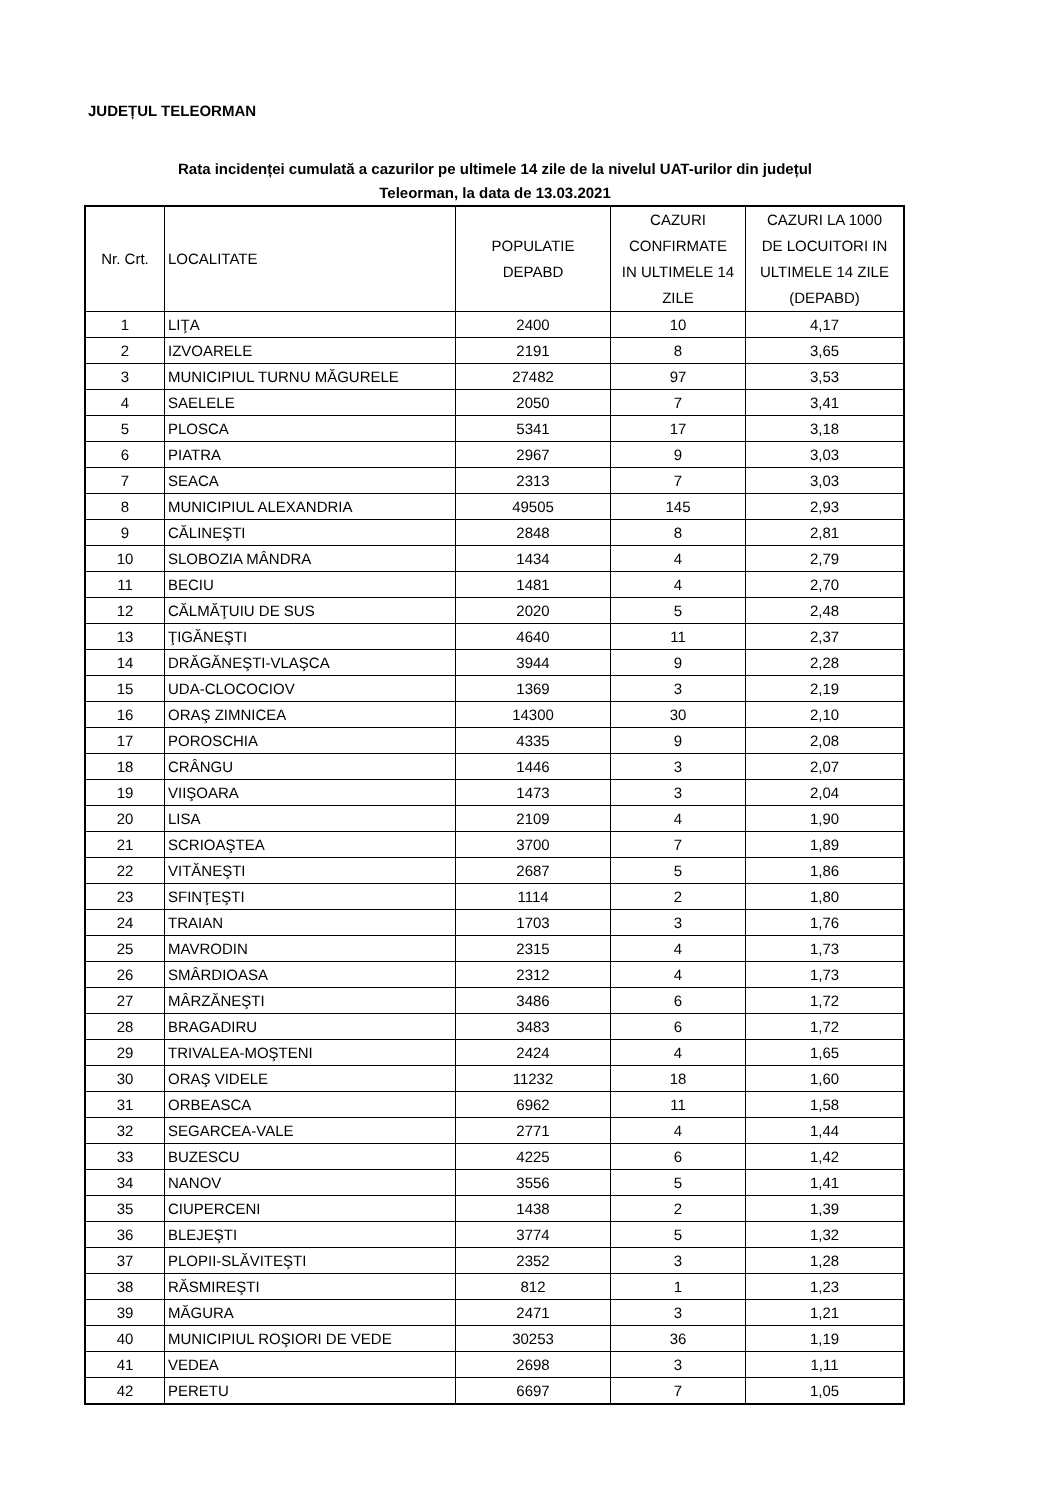JUDEȚUL TELEORMAN
Rata incidenței cumulată a cazurilor pe ultimele 14 zile de la nivelul UAT-urilor din județul
Teleorman, la data de 13.03.2021
| Nr. Crt. | LOCALITATE | POPULATIE DEPABD | CAZURI CONFIRMATE IN ULTIMELE 14 ZILE | CAZURI LA 1000 DE LOCUITORI IN ULTIMELE 14 ZILE (DEPABD) |
| --- | --- | --- | --- | --- |
| 1 | LIŢA | 2400 | 10 | 4,17 |
| 2 | IZVOARELE | 2191 | 8 | 3,65 |
| 3 | MUNICIPIUL TURNU MĂGURELE | 27482 | 97 | 3,53 |
| 4 | SAELELE | 2050 | 7 | 3,41 |
| 5 | PLOSCA | 5341 | 17 | 3,18 |
| 6 | PIATRA | 2967 | 9 | 3,03 |
| 7 | SEACA | 2313 | 7 | 3,03 |
| 8 | MUNICIPIUL ALEXANDRIA | 49505 | 145 | 2,93 |
| 9 | CĂLINEŞTI | 2848 | 8 | 2,81 |
| 10 | SLOBOZIA MÂNDRA | 1434 | 4 | 2,79 |
| 11 | BECIU | 1481 | 4 | 2,70 |
| 12 | CĂLMĂŢUIU DE SUS | 2020 | 5 | 2,48 |
| 13 | ŢIGĂNEŞTI | 4640 | 11 | 2,37 |
| 14 | DRĂGĂNEŞTI-VLAŞCA | 3944 | 9 | 2,28 |
| 15 | UDA-CLOCOCIOV | 1369 | 3 | 2,19 |
| 16 | ORAŞ ZIMNICEA | 14300 | 30 | 2,10 |
| 17 | POROSCHIA | 4335 | 9 | 2,08 |
| 18 | CRÂNGU | 1446 | 3 | 2,07 |
| 19 | VIIŞOARA | 1473 | 3 | 2,04 |
| 20 | LISA | 2109 | 4 | 1,90 |
| 21 | SCRIOAŞTEA | 3700 | 7 | 1,89 |
| 22 | VITĂNEŞTI | 2687 | 5 | 1,86 |
| 23 | SFINŢEŞTI | 1114 | 2 | 1,80 |
| 24 | TRAIAN | 1703 | 3 | 1,76 |
| 25 | MAVRODIN | 2315 | 4 | 1,73 |
| 26 | SMÂRDIOASA | 2312 | 4 | 1,73 |
| 27 | MÂRZĂNEŞTI | 3486 | 6 | 1,72 |
| 28 | BRAGADIRU | 3483 | 6 | 1,72 |
| 29 | TRIVALEA-MOŞTENI | 2424 | 4 | 1,65 |
| 30 | ORAŞ VIDELE | 11232 | 18 | 1,60 |
| 31 | ORBEASCA | 6962 | 11 | 1,58 |
| 32 | SEGARCEA-VALE | 2771 | 4 | 1,44 |
| 33 | BUZESCU | 4225 | 6 | 1,42 |
| 34 | NANOV | 3556 | 5 | 1,41 |
| 35 | CIUPERCENI | 1438 | 2 | 1,39 |
| 36 | BLEJEŞTI | 3774 | 5 | 1,32 |
| 37 | PLOPII-SLĂVITEŞTI | 2352 | 3 | 1,28 |
| 38 | RĂSMIREŞTI | 812 | 1 | 1,23 |
| 39 | MĂGURA | 2471 | 3 | 1,21 |
| 40 | MUNICIPIUL ROŞIORI DE VEDE | 30253 | 36 | 1,19 |
| 41 | VEDEA | 2698 | 3 | 1,11 |
| 42 | PERETU | 6697 | 7 | 1,05 |